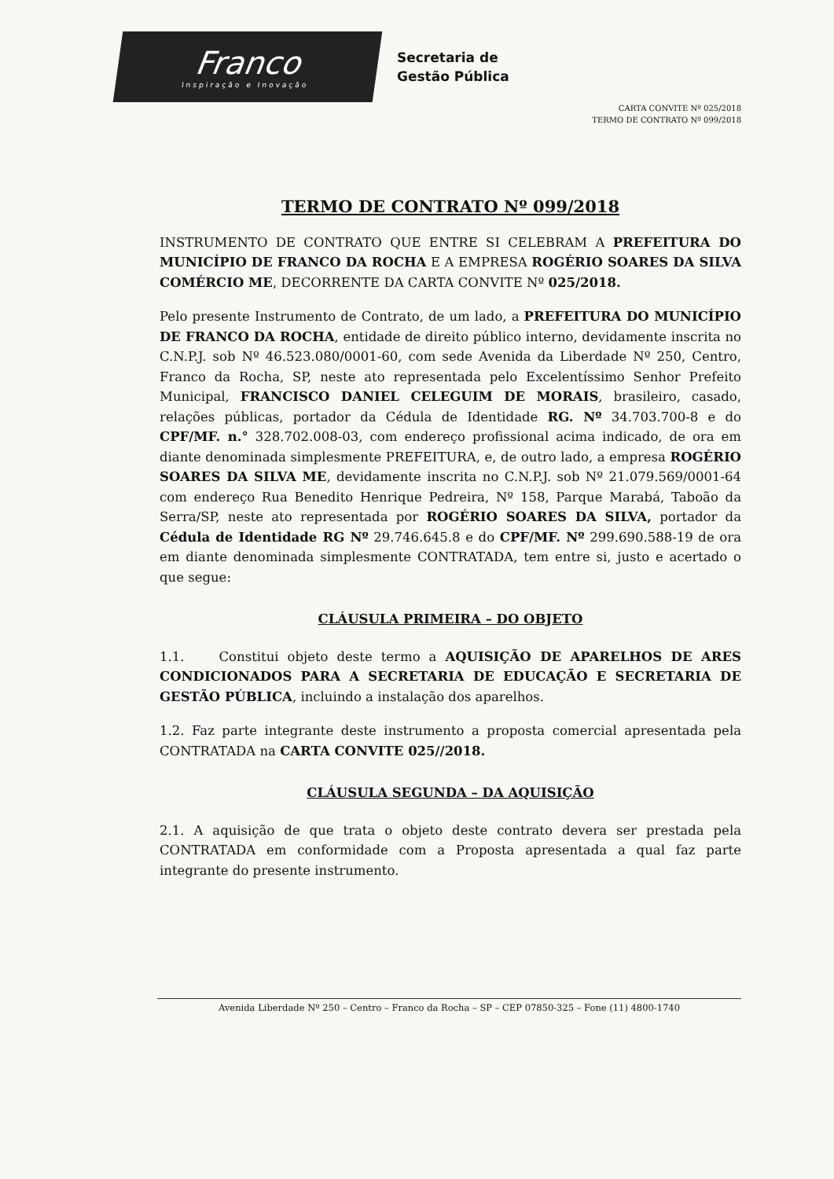Franco
Inspiração e Inovação
Secretaria de
Gestão Pública
CARTA CONVITE Nº 025/2018
TERMO DE CONTRATO Nº 099/2018
TERMO DE CONTRATO Nº 099/2018
INSTRUMENTO DE CONTRATO QUE ENTRE SI CELEBRAM A PREFEITURA DO MUNICÍPIO DE FRANCO DA ROCHA E A EMPRESA ROGÉRIO SOARES DA SILVA COMÉRCIO ME, DECORRENTE DA CARTA CONVITE Nº 025/2018.
Pelo presente Instrumento de Contrato, de um lado, a PREFEITURA DO MUNICÍPIO DE FRANCO DA ROCHA, entidade de direito público interno, devidamente inscrita no C.N.P.J. sob Nº 46.523.080/0001-60, com sede Avenida da Liberdade Nº 250, Centro, Franco da Rocha, SP, neste ato representada pelo Excelentíssimo Senhor Prefeito Municipal, FRANCISCO DANIEL CELEGUIM DE MORAIS, brasileiro, casado, relações públicas, portador da Cédula de Identidade RG. Nº 34.703.700-8 e do CPF/MF. n.° 328.702.008-03, com endereço profissional acima indicado, de ora em diante denominada simplesmente PREFEITURA, e, de outro lado, a empresa ROGÉRIO SOARES DA SILVA ME, devidamente inscrita no C.N.P.J. sob Nº 21.079.569/0001-64 com endereço Rua Benedito Henrique Pedreira, Nº 158, Parque Marabá, Taboão da Serra/SP, neste ato representada por ROGÉRIO SOARES DA SILVA, portador da Cédula de Identidade RG Nº 29.746.645.8 e do CPF/MF. Nº 299.690.588-19 de ora em diante denominada simplesmente CONTRATADA, tem entre si, justo e acertado o que segue:
CLÁUSULA PRIMEIRA – DO OBJETO
1.1. Constitui objeto deste termo a AQUISIÇÃO DE APARELHOS DE ARES CONDICIONADOS PARA A SECRETARIA DE EDUCAÇÃO E SECRETARIA DE GESTÃO PÚBLICA, incluindo a instalação dos aparelhos.
1.2. Faz parte integrante deste instrumento a proposta comercial apresentada pela CONTRATADA na CARTA CONVITE 025//2018.
CLÁUSULA SEGUNDA – DA AQUISIÇÃO
2.1. A aquisição de que trata o objeto deste contrato devera ser prestada pela CONTRATADA em conformidade com a Proposta apresentada a qual faz parte integrante do presente instrumento.
Avenida Liberdade Nº 250 – Centro – Franco da Rocha – SP – CEP 07850-325 – Fone (11) 4800-1740